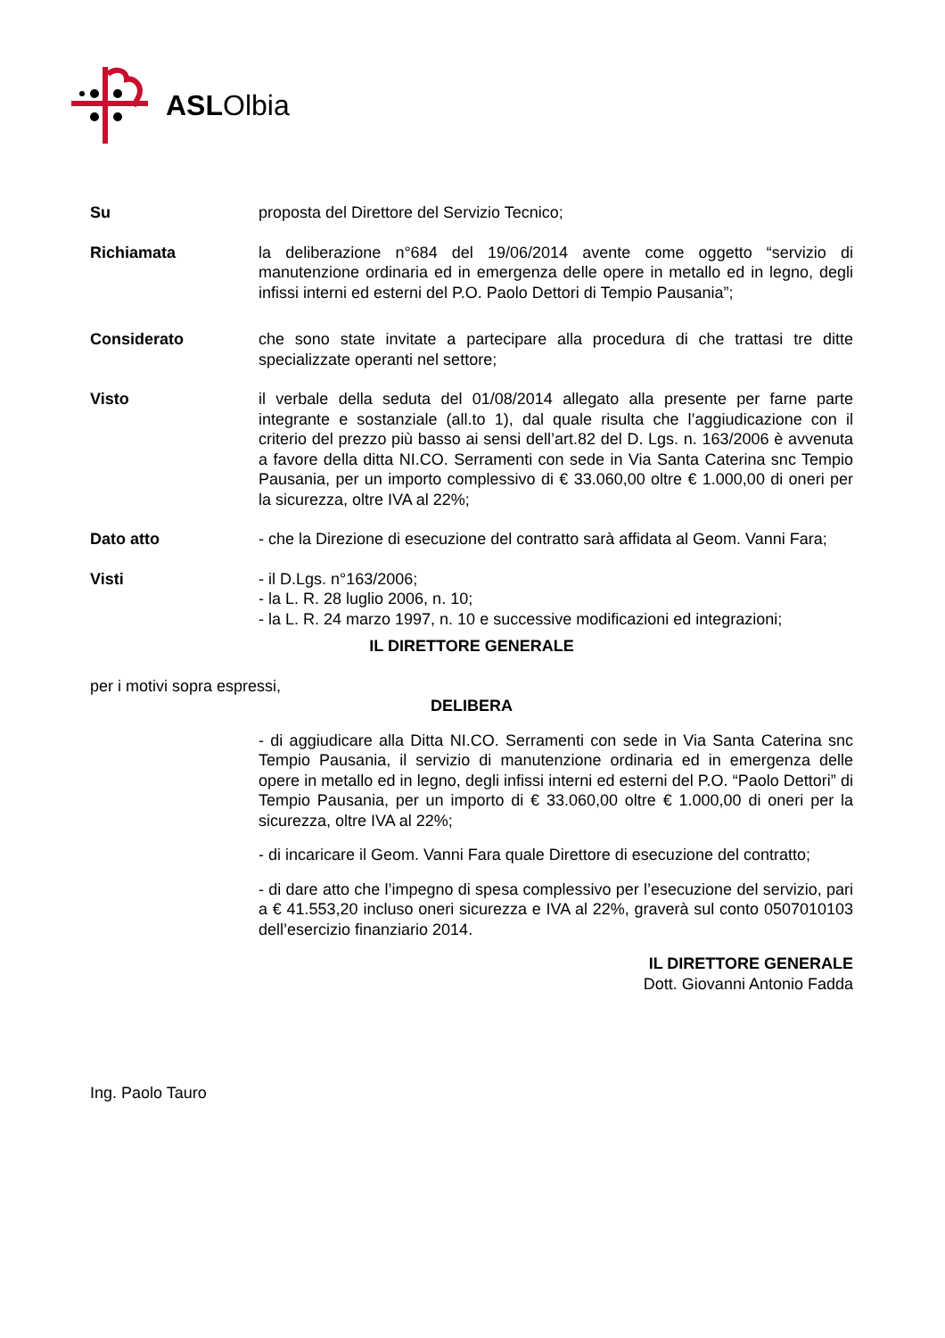ASLOlbia
Su proposta del Direttore del Servizio Tecnico;
Richiamata la deliberazione n°684 del 19/06/2014 avente come oggetto “servizio di manutenzione ordinaria ed in emergenza delle opere in metallo ed in legno, degli infissi interni ed esterni del P.O. Paolo Dettori di Tempio Pausania”;
Considerato che sono state invitate a partecipare alla procedura di che trattasi tre ditte specializzate operanti nel settore;
Visto il verbale della seduta del 01/08/2014 allegato alla presente per farne parte integrante e sostanziale (all.to 1), dal quale risulta che l’aggiudicazione con il criterio del prezzo più basso ai sensi dell’art.82 del D. Lgs. n. 163/2006 è avvenuta a favore della ditta NI.CO. Serramenti con sede in Via Santa Caterina snc Tempio Pausania, per un importo complessivo di € 33.060,00 oltre € 1.000,00 di oneri per la sicurezza, oltre IVA al 22%;
Dato atto - che la Direzione di esecuzione del contratto sarà affidata al Geom. Vanni Fara;
Visti - il D.Lgs. n°163/2006;
- la L. R. 28 luglio 2006, n. 10;
- la L. R. 24 marzo 1997, n. 10 e successive modificazioni ed integrazioni;
IL DIRETTORE GENERALE
per i motivi sopra espressi,
DELIBERA
- di aggiudicare alla Ditta NI.CO. Serramenti con sede in Via Santa Caterina snc Tempio Pausania, il servizio di manutenzione ordinaria ed in emergenza delle opere in metallo ed in legno, degli infissi interni ed esterni del P.O. “Paolo Dettori” di Tempio Pausania, per un importo di € 33.060,00 oltre € 1.000,00 di oneri per la sicurezza, oltre IVA al 22%;
- di incaricare il Geom. Vanni Fara quale Direttore di esecuzione del contratto;
- di dare atto che l’impegno di spesa complessivo per l’esecuzione del servizio, pari a € 41.553,20 incluso oneri sicurezza e IVA al 22%, graverà sul conto 0507010103 dell’esercizio finanziario 2014.
IL DIRETTORE GENERALE
Dott. Giovanni Antonio Fadda
Ing. Paolo Tauro